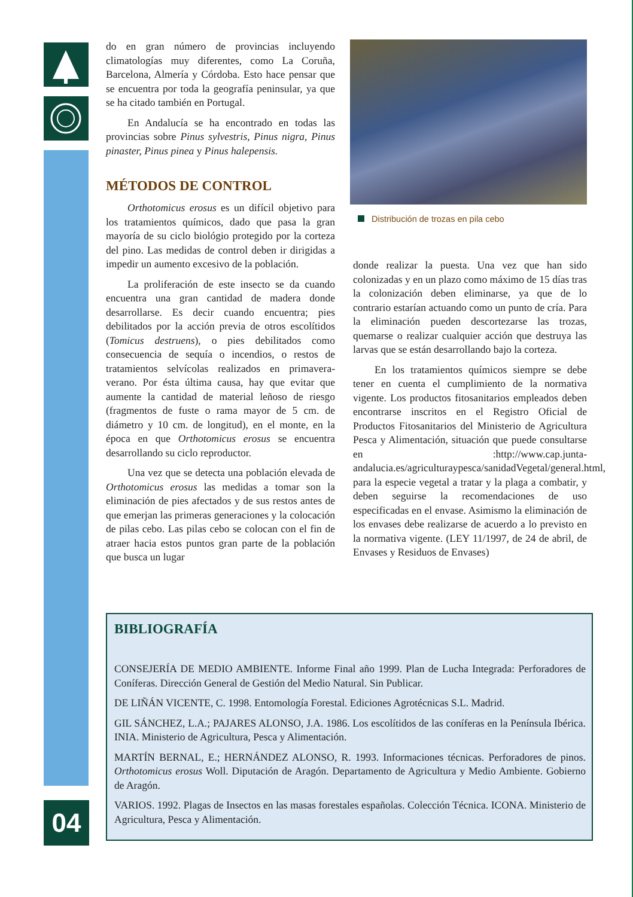04
do en gran número de provincias incluyendo climatologías muy diferentes, como La Coruña, Barcelona, Almería y Córdoba. Esto hace pensar que se encuentra por toda la geografía peninsular, ya que se ha citado también en Portugal.
En Andalucía se ha encontrado en todas las provincias sobre Pinus sylvestris, Pinus nigra, Pinus pinaster, Pinus pinea y Pinus halepensis.
MÉTODOS DE CONTROL
Orthotomicus erosus es un difícil objetivo para los tratamientos químicos, dado que pasa la gran mayoría de su ciclo biológio protegido por la corteza del pino. Las medidas de control deben ir dirigidas a impedir un aumento excesivo de la población.
La proliferación de este insecto se da cuando encuentra una gran cantidad de madera donde desarrollarse. Es decir cuando encuentra; pies debilitados por la acción previa de otros escolítidos (Tomicus destruens), o pies debilitados como consecuencia de sequía o incendios, o restos de tratamientos selvícolas realizados en primavera-verano. Por ésta última causa, hay que evitar que aumente la cantidad de material leñoso de riesgo (fragmentos de fuste o rama mayor de 5 cm. de diámetro y 10 cm. de longitud), en el monte, en la época en que Orthotomicus erosus se encuentra desarrollando su ciclo reproductor.
Una vez que se detecta una población elevada de Orthotomicus erosus las medidas a tomar son la eliminación de pies afectados y de sus restos antes de que emerjan las primeras generaciones y la colocación de pilas cebo. Las pilas cebo se colocan con el fin de atraer hacia estos puntos gran parte de la población que busca un lugar
Distribución de trozas en pila cebo
donde realizar la puesta. Una vez que han sido colonizadas y en un plazo como máximo de 15 días tras la colonización deben eliminarse, ya que de lo contrario estarían actuando como un punto de cría. Para la eliminación pueden descortezarse las trozas, quemarse o realizar cualquier acción que destruya las larvas que se están desarrollando bajo la corteza.
En los tratamientos químicos siempre se debe tener en cuenta el cumplimiento de la normativa vigente. Los productos fitosanitarios empleados deben encontrarse inscritos en el Registro Oficial de Productos Fitosanitarios del Ministerio de Agricultura Pesca y Alimentación, situación que puede consultarse en :http://www.cap.junta-andalucia.es/agriculturaypesca/sanidadVegetal/general.html, para la especie vegetal a tratar y la plaga a combatir, y deben seguirse la recomendaciones de uso especificadas en el envase. Asimismo la eliminación de los envases debe realizarse de acuerdo a lo previsto en la normativa vigente. (LEY 11/1997, de 24 de abril, de Envases y Residuos de Envases)
BIBLIOGRAFÍA
CONSEJERÍA DE MEDIO AMBIENTE. Informe Final año 1999. Plan de Lucha Integrada: Perforadores de Coníferas. Dirección General de Gestión del Medio Natural. Sin Publicar.
DE LIÑÁN VICENTE, C. 1998. Entomología Forestal. Ediciones Agrotécnicas S.L. Madrid.
GIL SÁNCHEZ, L.A.; PAJARES ALONSO, J.A. 1986. Los escolítidos de las coníferas en la Península Ibérica. INIA. Ministerio de Agricultura, Pesca y Alimentación.
MARTÍN BERNAL, E.; HERNÁNDEZ ALONSO, R. 1993. Informaciones técnicas. Perforadores de pinos. Orthotomicus erosus Woll. Diputación de Aragón. Departamento de Agricultura y Medio Ambiente. Gobierno de Aragón.
VARIOS. 1992. Plagas de Insectos en las masas forestales españolas. Colección Técnica. ICONA. Ministerio de Agricultura, Pesca y Alimentación.